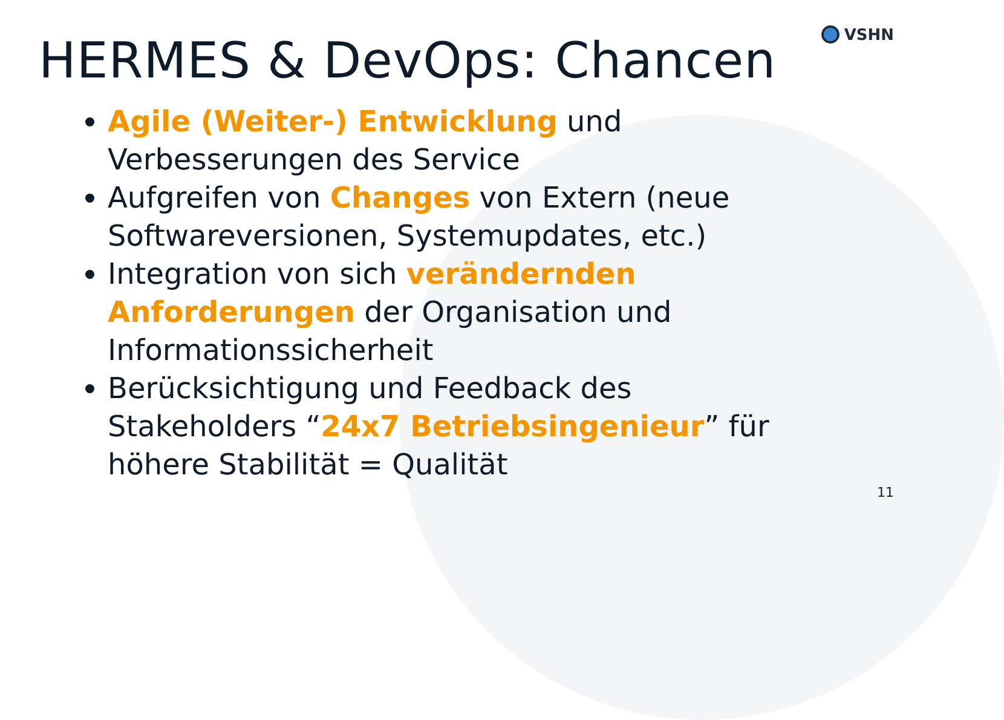VSHN
HERMES & DevOps: Chancen
Agile (Weiter-) Entwicklung und Verbesserungen des Service
Aufgreifen von Changes von Extern (neue Softwareversionen, Systemupdates, etc.)
Integration von sich verändernden Anforderungen der Organisation und Informationssicherheit
Berücksichtigung und Feedback des Stakeholders “24x7 Betriebsingenieur” für höhere Stabilität = Qualität
11